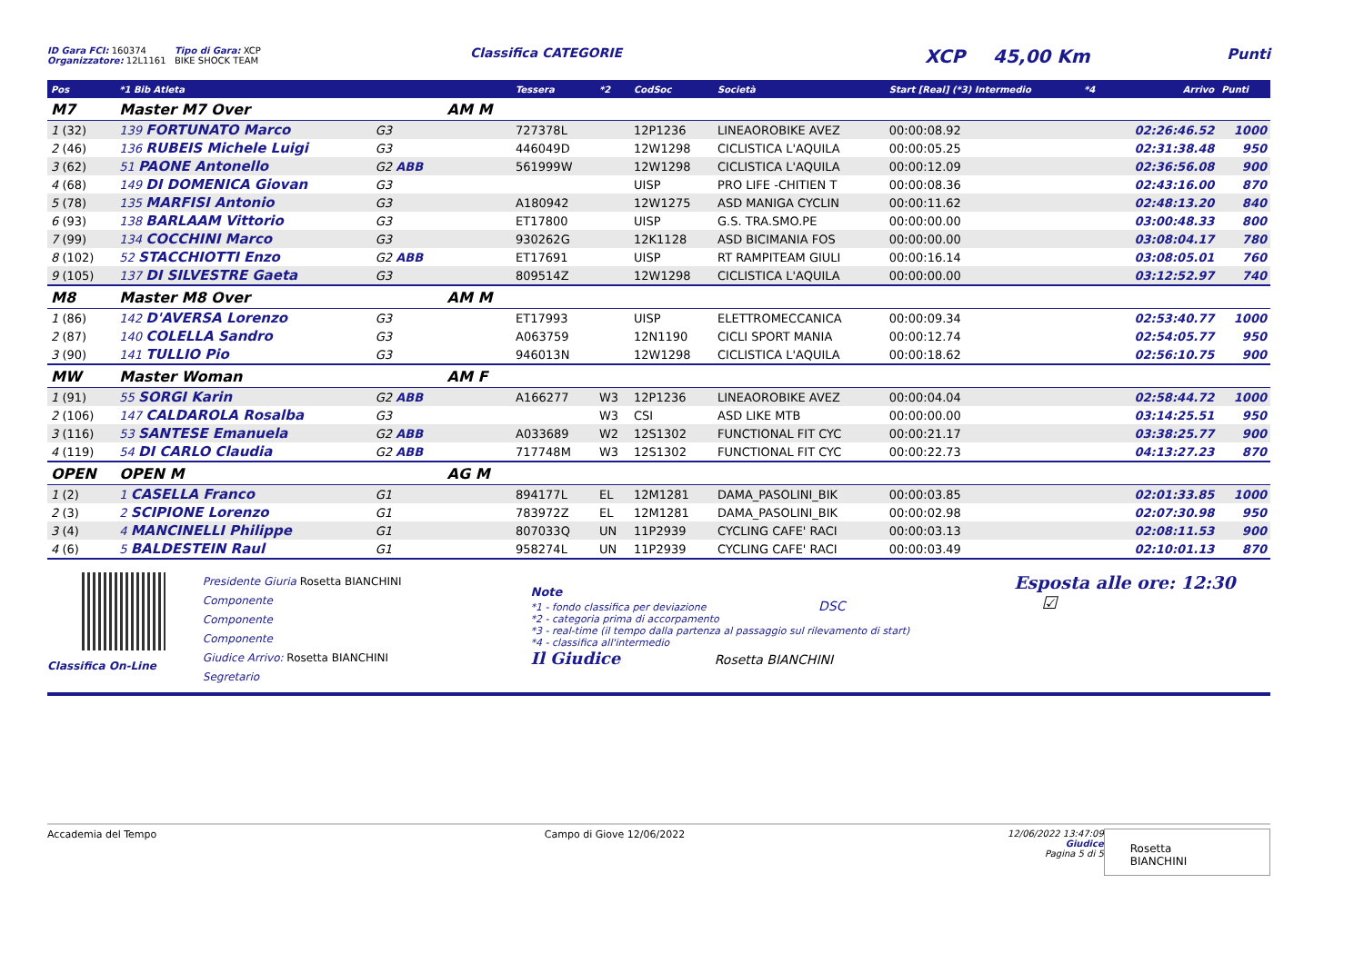ID Gara FCI: 160374
Organizzatore: 12L1161
Tipo di Gara: XCP
BIKE SHOCK TEAM
Classifica CATEGORIE
XCP 45,00 Km
Punti
| Pos | *1 Bib Atleta | | | Tessera | *2 | CodSoc | Società | Start [Real] (*3) Intermedio | *4 | Arrivo | Punti |
| --- | --- | --- | --- | --- | --- | --- | --- | --- | --- | --- | --- |
| M7 | Master M7 Over | | AM M | | | | | | | | |
| 1 (32) | 139 FORTUNATO Marco | G3 | | 727378L | | 12P1236 | LINEAOROBIKE AVEZ | 00:00:08.92 | | 02:26:46.52 | 1000 |
| 2 (46) | 136 RUBEIS Michele Luigi | G3 | | 446049D | | 12W1298 | CICLISTICA L'AQUILA | 00:00:05.25 | | 02:31:38.48 | 950 |
| 3 (62) | 51 PAONE Antonello | G2 ABB | | 561999W | | 12W1298 | CICLISTICA L'AQUILA | 00:00:12.09 | | 02:36:56.08 | 900 |
| 4 (68) | 149 DI DOMENICA Giovan | G3 | | | | UISP | PRO LIFE -CHITIEN T | 00:00:08.36 | | 02:43:16.00 | 870 |
| 5 (78) | 135 MARFISI Antonio | G3 | | A180942 | | 12W1275 | ASD MANIGA CYCLIN | 00:00:11.62 | | 02:48:13.20 | 840 |
| 6 (93) | 138 BARLAAM Vittorio | G3 | | ET17800 | | UISP | G.S. TRA.SMO.PE | 00:00:00.00 | | 03:00:48.33 | 800 |
| 7 (99) | 134 COCCHINI Marco | G3 | | 930262G | | 12K1128 | ASD BICIMANIA FOS | 00:00:00.00 | | 03:08:04.17 | 780 |
| 8 (102) | 52 STACCHIOTTI Enzo | G2 ABB | | ET17691 | | UISP | RT RAMPITEAM GIULI | 00:00:16.14 | | 03:08:05.01 | 760 |
| 9 (105) | 137 DI SILVESTRE Gaeta | G3 | | 809514Z | | 12W1298 | CICLISTICA L'AQUILA | 00:00:00.00 | | 03:12:52.97 | 740 |
| M8 | Master M8 Over | | AM M | | | | | | | | |
| 1 (86) | 142 D'AVERSA Lorenzo | G3 | | ET17993 | | UISP | ELETTROMECCANICA | 00:00:09.34 | | 02:53:40.77 | 1000 |
| 2 (87) | 140 COLELLA Sandro | G3 | | A063759 | | 12N1190 | CICLI SPORT MANIA | 00:00:12.74 | | 02:54:05.77 | 950 |
| 3 (90) | 141 TULLIO Pio | G3 | | 946013N | | 12W1298 | CICLISTICA L'AQUILA | 00:00:18.62 | | 02:56:10.75 | 900 |
| MW | Master Woman | | AM F | | | | | | | | |
| 1 (91) | 55 SORGI Karin | G2 ABB | | A166277 | W3 | 12P1236 | LINEAOROBIKE AVEZ | 00:00:04.04 | | 02:58:44.72 | 1000 |
| 2 (106) | 147 CALDAROLA Rosalba | G3 | | | W3 | CSI | ASD LIKE MTB | 00:00:00.00 | | 03:14:25.51 | 950 |
| 3 (116) | 53 SANTESE Emanuela | G2 ABB | | A033689 | W2 | 12S1302 | FUNCTIONAL FIT CYC | 00:00:21.17 | | 03:38:25.77 | 900 |
| 4 (119) | 54 DI CARLO Claudia | G2 ABB | | 717748M | W3 | 12S1302 | FUNCTIONAL FIT CYC | 00:00:22.73 | | 04:13:27.23 | 870 |
| OPEN | OPEN M | | AG M | | | | | | | | |
| 1 (2) | 1 CASELLA Franco | G1 | | 894177L | EL | 12M1281 | DAMA_PASOLINI_BIK | 00:00:03.85 | | 02:01:33.85 | 1000 |
| 2 (3) | 2 SCIPIONE Lorenzo | G1 | | 783972Z | EL | 12M1281 | DAMA_PASOLINI_BIK | 00:00:02.98 | | 02:07:30.98 | 950 |
| 3 (4) | 4 MANCINELLI Philippe | G1 | | 807033Q | UN | 11P2939 | CYCLING CAFE' RACI | 00:00:03.13 | | 02:08:11.53 | 900 |
| 4 (6) | 5 BALDESTEIN Raul | G1 | | 958274L | UN | 11P2939 | CYCLING CAFE' RACI | 00:00:03.49 | | 02:10:01.13 | 870 |
Classifica On-Line
Presidente Giuria Rosetta BIANCHINI
Componente
Componente
Componente
Giudice Arrivo: Rosetta BIANCHINI
Segretario
Note
*1 - fondo classifica per deviazione DSC
*2 - categoria prima di accorpamento
*3 - real-time (il tempo dalla partenza al passaggio sul rilevamento di start)
*4 - classifica all'intermedio
Il Giudice Rosetta BIANCHINI
Esposta alle ore: 12:30 ☑
Accademia del Tempo Campo di Giove 12/06/2022 12/06/2022 13:47:09 Giudice
Pagina 5 di 5
Rosetta BIANCHINI